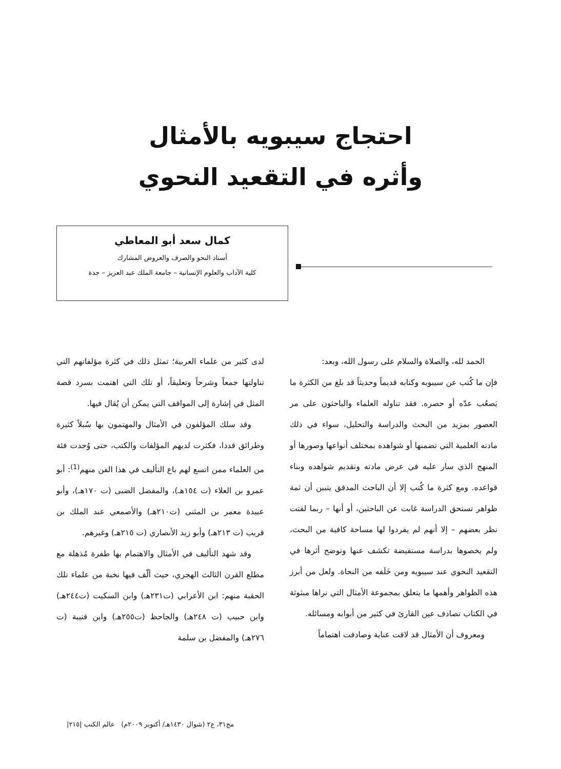احتجاج سيبويه بالأمثال
وأثره في التقعيد النحوي
كمال سعد أبو المعاطي
أستاذ النحو والصرف والعروض المشارك
كلية الآداب والعلوم الإنسانية – جامعة الملك عبد العزيز – جدة
الحمد لله، والصلاة والسلام على رسول الله، وبعد:
فإن ما كُتب عن سيبويه وكتابه قديماً وحديثاً قد بلغ من الكثرة ما يَصعُب عدّه أو حصره. فقد تناوله العلماء والباحثون على مر العصور بمزيد من البحث والدراسة والتحليل، سواء في ذلك مادته العلمية التي تضمنها أو شواهده بمختلف أنواعها وصورها أو المنهج الذي سار عليه في عرض مادته وتقديم شواهده وبناء قواعده. ومع كثرة ما كُتب إلا أن الباحث المدقق يتبين أن ثمة ظواهر تستحق الدراسة غابت عن الباحثين، أو أنها – ربما لفتت نظر بعضهم – إلا أنهم لم يفردوا لها مساحة كافية من البحث، ولم يخصوها بدراسة مستفيضة تكشف عنها وتوضح أثرها في التقعيد النحوي عند سيبويه ومن خَلَفه من النحاة. ولعل من أبرز هذه الظواهر وأهمها ما يتعلق بمجموعة الأمثال التي نراها مبثوثة في الكتاب تصادف عين القارئ في كثير من أبوابه ومسائله.
ومعروف أن الأمثال قد لاقت عناية وصادفت اهتماماً
لدى كثير من علماء العربية؛ تمثل ذلك في كثرة مؤلفاتهم التي تناولتها جمعاً وشرحاً وتعليقاً، أو تلك التي اهتمت بسرد قصة المثل في إشارة إلى المواقف التي يمكن أن يُقال فيها.
وقد سلك المؤلفون في الأمثال والمهتمون بها سُبلاً كثيرة وطرائق قددا، فكثرت لديهم المؤلفات والكتب، حتى وُجدت فئة من العلماء ممن اتسع لهم باع التأليف في هذا الفن منهم<sup>(1)</sup>: أبو عمرو بن العلاء (ت ١٥٤هـ)، والمفضل الضبى (ت ١٧٠هـ)، وأبو عبيدة معمر بن المثنى (ت٢١٠هـ) والأصمعي عبد الملك بن قريب (ت ٢١٣هـ) وأبو زيد الأنصاري (ت ٢١٥هـ) وغيرهم.
وقد شهد التأليف في الأمثال والاهتمام بها طفرة مُذهلة مع مطلع القرن الثالث الهجري، حيث ألّف فيها نخبة من علماء تلك الحقبة منهم: ابن الأعرابي (ت٢٣١هـ) وابن السكيت (ت٢٤٤هـ) وابن حبيب (ت ٢٤٨هـ) والجاحظ (ت٢٥٥هـ) وابن قتيبة (ت ٢٧٦هـ) والمفضل بن سلمة
مج٣١، ع٢ (شوال ١٤٣٠هـ/ أكتوبر ٢٠٠٩م) عالم الكتب |٢١٥|